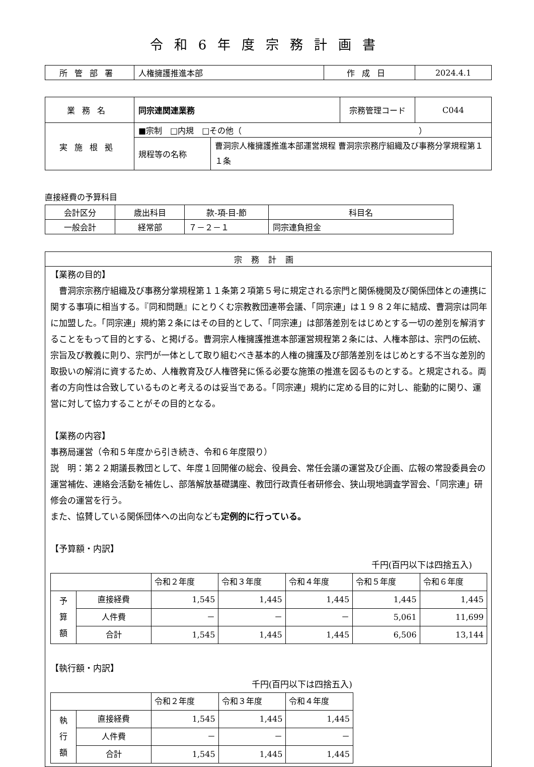令和6年度宗務計画書
| 所管部署 | 人権擁護推進本部 | 作成日 | 2024.4.1 |
| 業務名 | 同宗連関連業務 | | 宗務管理コード | C044 |
| 実施根拠 | ■宗制 □内規 □その他（ ） | | | |
| | 規程等の名称 | 曹洞宗人権擁護推進本部運営規程 曹洞宗宗務庁組織及び事務分掌規程第１１条 | | |
直接経費の予算科目
| 会計区分 | 歳出科目 | 款-項-目-節 | 科目名 |
| 一般会計 | 経常部 | ７－２－１ | 同宗連負担金 |
宗務計画
【業務の目的】
　曹洞宗宗務庁組織及び事務分掌規程第１１条第２項第５号に規定される宗門と関係機関及び関係団体との連携に関する事項に相当する。『同和問題』にとりくむ宗教教団連帯会議、「同宗連」は１９８２年に結成、曹洞宗は同年に加盟した。「同宗連」規約第２条にはその目的として、「同宗連」は部落差別をはじめとする一切の差別を解消することをもって目的とする、と掲げる。曹洞宗人権擁護推進本部運営規程第２条には、人権本部は、宗門の伝統、宗旨及び教義に則り、宗門が一体として取り組むべき基本的人権の擁護及び部落差別をはじめとする不当な差別的取扱いの解消に資するため、人権教育及び人権啓発に係る必要な施策の推進を図るものとする。と規定される。両者の方向性は合致しているものと考えるのは妥当である。「同宗連」規約に定める目的に対し、能動的に関り、運営に対して協力することがその目的となる。
【業務の内容】
事務局運営（令和５年度から引き続き、令和６年度限り）
説　明：第２２期議長教団として、年度１回開催の総会、役員会、常任会議の運営及び企画、広報の常設委員会の運営補佐、連絡会活動を補佐し、部落解放基礎講座、教団行政責任者研修会、狭山現地調査学習会、「同宗連」研修会の運営を行う。
また、協賛している関係団体への出向なども定例的に行っている。
【予算額・内訳】
千円(百円以下は四捨五入)
| | | 令和２年度 | 令和３年度 | 令和４年度 | 令和５年度 | 令和６年度 |
| 予 算 額 | 直接経費 | 1,545 | 1,445 | 1,445 | 1,445 | 1,445 |
| | 人件費 | － | － | － | 5,061 | 11,699 |
| | 合計 | 1,545 | 1,445 | 1,445 | 6,506 | 13,144 |
【執行額・内訳】
千円(百円以下は四捨五入)
| | | 令和２年度 | 令和３年度 | 令和４年度 |
| 執 行 額 | 直接経費 | 1,545 | 1,445 | 1,445 |
| | 人件費 | － | － | － |
| | 合計 | 1,545 | 1,445 | 1,445 |